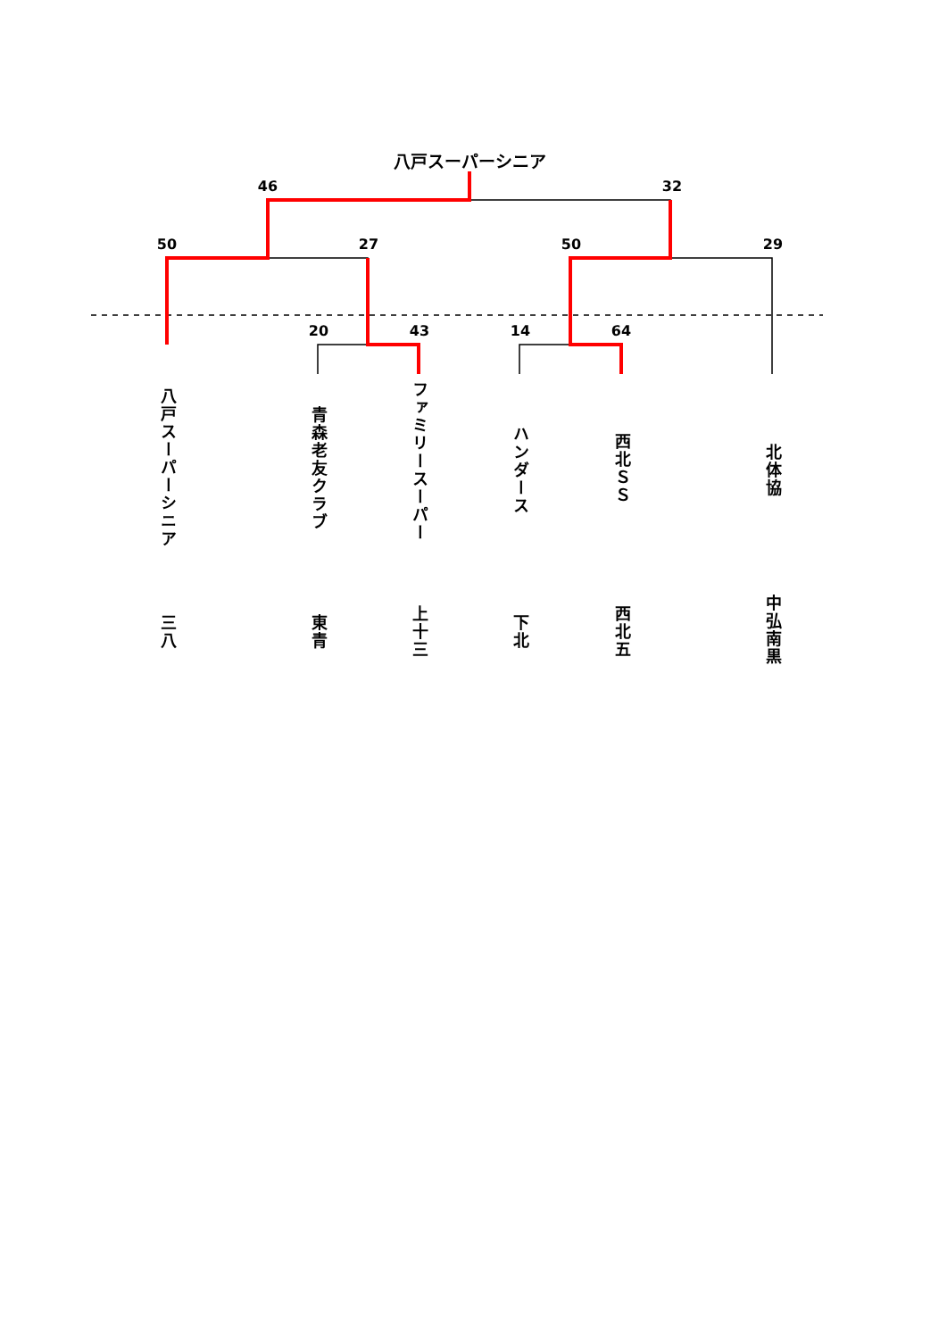八戸スーパーシニア
46
32
50
27
50
29
20
43
14
64
八戸スーパーシニア
三八
青森老友クラブ
東青
ファミリースーパー
上十三
ハンダース
下北
西北ＳＳ
西北五
北体協
中弘南黒